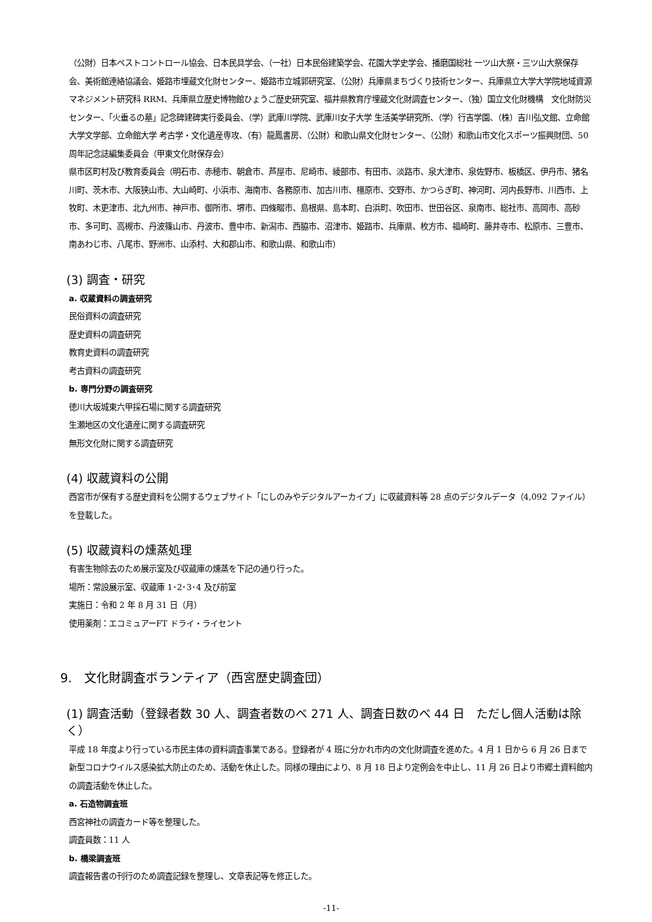（公財）日本ペストコントロール協会、日本民具学会、（一社）日本民俗建築学会、花園大学史学会、播磨国総社 一ツ山大祭・三ツ山大祭保存会、美術館連絡協議会、姫路市埋蔵文化財センター、姫路市立城郭研究室、（公財）兵庫県まちづくり技術センター、兵庫県立大学大学院地域資源マネジメント研究科 RRM、兵庫県立歴史博物館ひょうご歴史研究室、福井県教育庁埋蔵文化財調査センター、（独）国立文化財機構　文化財防災センター、「火垂るの墓」記念碑建碑実行委員会、（学）武庫川学院、武庫川女子大学 生活美学研究所、（学）行吉学園、（株）吉川弘文館、立命館大学文学部、立命館大学 考古学・文化遺産専攻、（有）龍鳳書房、（公財）和歌山県文化財センター、（公財）和歌山市文化スポーツ振興財団、50 周年記念誌編集委員会（甲東文化財保存会）
県市区町村及び教育委員会（明石市、赤穂市、朝倉市、芦屋市、尼崎市、綾部市、有田市、淡路市、泉大津市、泉佐野市、板橋区、伊丹市、猪名川町、茨木市、大阪狭山市、大山崎町、小浜市、海南市、各務原市、加古川市、橿原市、交野市、かつらぎ町、神河町、河内長野市、川西市、上牧町、木更津市、北九州市、神戸市、御所市、堺市、四條畷市、島根県、島本町、白浜町、吹田市、世田谷区、泉南市、総社市、高岡市、高砂市、多可町、高槻市、丹波篠山市、丹波市、豊中市、新潟市、西脇市、沼津市、姫路市、兵庫県、枚方市、福崎町、藤井寺市、松原市、三豊市、南あわじ市、八尾市、野洲市、山添村、大和郡山市、和歌山県、和歌山市）
(3) 調査・研究
a. 収蔵資料の調査研究
民俗資料の調査研究
歴史資料の調査研究
教育史資料の調査研究
考古資料の調査研究
b. 専門分野の調査研究
徳川大坂城東六甲採石場に関する調査研究
生瀬地区の文化遺産に関する調査研究
無形文化財に関する調査研究
(4) 収蔵資料の公開
西宮市が保有する歴史資料を公開するウェブサイト「にしのみやデジタルアーカイブ」に収蔵資料等 28 点のデジタルデータ（4,092 ファイル）を登載した。
(5) 収蔵資料の燻蒸処理
有害生物除去のため展示室及び収蔵庫の燻蒸を下記の通り行った。
場所：常設展示室、収蔵庫 1･2･3･4 及び前室
実施日：令和 2 年 8 月 31 日（月）
使用薬剤：エコミュアーFT ドライ・ライセント
9.　文化財調査ボランティア（西宮歴史調査団）
(1) 調査活動（登録者数 30 人、調査者数のべ 271 人、調査日数のべ 44 日　ただし個人活動は除く）
平成 18 年度より行っている市民主体の資料調査事業である。登録者が 4 班に分かれ市内の文化財調査を進めた。4 月 1 日から 6 月 26 日まで新型コロナウイルス感染拡大防止のため、活動を休止した。同様の理由により、8 月 18 日より定例会を中止し、11 月 26 日より市郷土資料館内の調査活動を休止した。
a. 石造物調査班
西宮神社の調査カード等を整理した。
調査員数：11 人
b. 橋梁調査班
調査報告書の刊行のため調査記録を整理し、文章表記等を修正した。
-11-